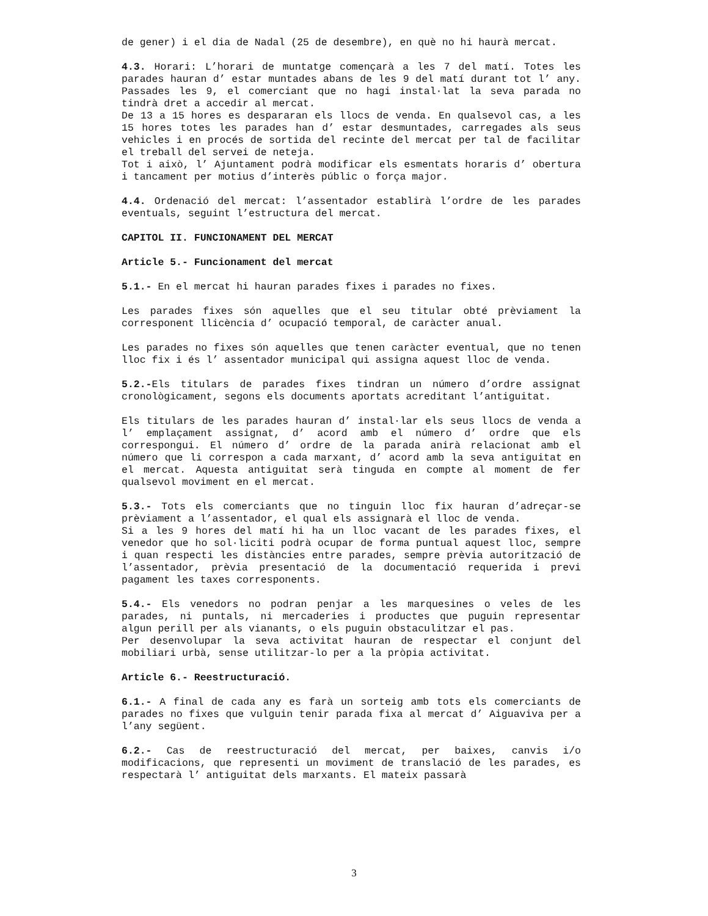de gener) i el dia de Nadal (25 de desembre), en què no hi haurà mercat.
4.3. Horari: L’horari de muntatge començarà a les 7 del matí. Totes les parades hauran d’ estar muntades abans de les 9 del matí durant tot l’ any. Passades les 9, el comerciant que no hagi instal·lat la seva parada no tindrà dret a accedir al mercat.
De 13 a 15 hores es despararan els llocs de venda. En qualsevol cas, a les 15 hores totes les parades han d’ estar desmuntades, carregades als seus vehicles i en procés de sortida del recinte del mercat per tal de facilitar el treball del servei de neteja.
Tot i això, l’ Ajuntament podrà modificar els esmentats horaris d’ obertura i tancament per motius d’interès públic o força major.
4.4. Ordenació del mercat: l’assentador establirà l’ordre de les parades eventuals, seguint l’estructura del mercat.
CAPITOL II. FUNCIONAMENT DEL MERCAT
Article 5.- Funcionament del mercat
5.1.- En el mercat hi hauran parades fixes i parades no fixes.
Les parades fixes són aquelles que el seu titular obté prèviament la corresponent llicència d’ ocupació temporal, de caràcter anual.
Les parades no fixes són aquelles que tenen caràcter eventual, que no tenen lloc fix i és l’ assentador municipal qui assigna aquest lloc de venda.
5.2.-Els titulars de parades fixes tindran un número d’ordre assignat cronològicament, segons els documents aportats acreditant l’antiguitat.
Els titulars de les parades hauran d’ instal·lar els seus llocs de venda a l’ emplaçament assignat, d’ acord amb el número d’ ordre que els correspongui. El número d’ ordre de la parada anirà relacionat amb el número que li correspon a cada marxant, d’ acord amb la seva antiguitat en el mercat. Aquesta antiguitat serà tinguda en compte al moment de fer qualsevol moviment en el mercat.
5.3.- Tots els comerciants que no tinguin lloc fix hauran d’adreçar-se prèviament a l’assentador, el qual els assignarà el lloc de venda.
Si a les 9 hores del matí hi ha un lloc vacant de les parades fixes, el venedor que ho sol·liciti podrà ocupar de forma puntual aquest lloc, sempre i quan respecti les distàncies entre parades, sempre prèvia autorització de l’assentador, prèvia presentació de la documentació requerida i previ pagament les taxes corresponents.
5.4.- Els venedors no podran penjar a les marquesines o veles de les parades, ni puntals, ni mercaderies i productes que puguin representar algun perill per als vianants, o els puguin obstaculitzar el pas.
Per desenvolupar la seva activitat hauran de respectar el conjunt del mobiliari urbà, sense utilitzar-lo per a la pròpia activitat.
Article 6.- Reestructuració.
6.1.- A final de cada any es farà un sorteig amb tots els comerciants de parades no fixes que vulguin tenir parada fixa al mercat d’ Aiguaviva per a l’any següent.
6.2.- Cas de reestructuració del mercat, per baixes, canvis i/o modificacions, que representi un moviment de translació de les parades, es respectarà l’ antiguitat dels marxants. El mateix passarà
3